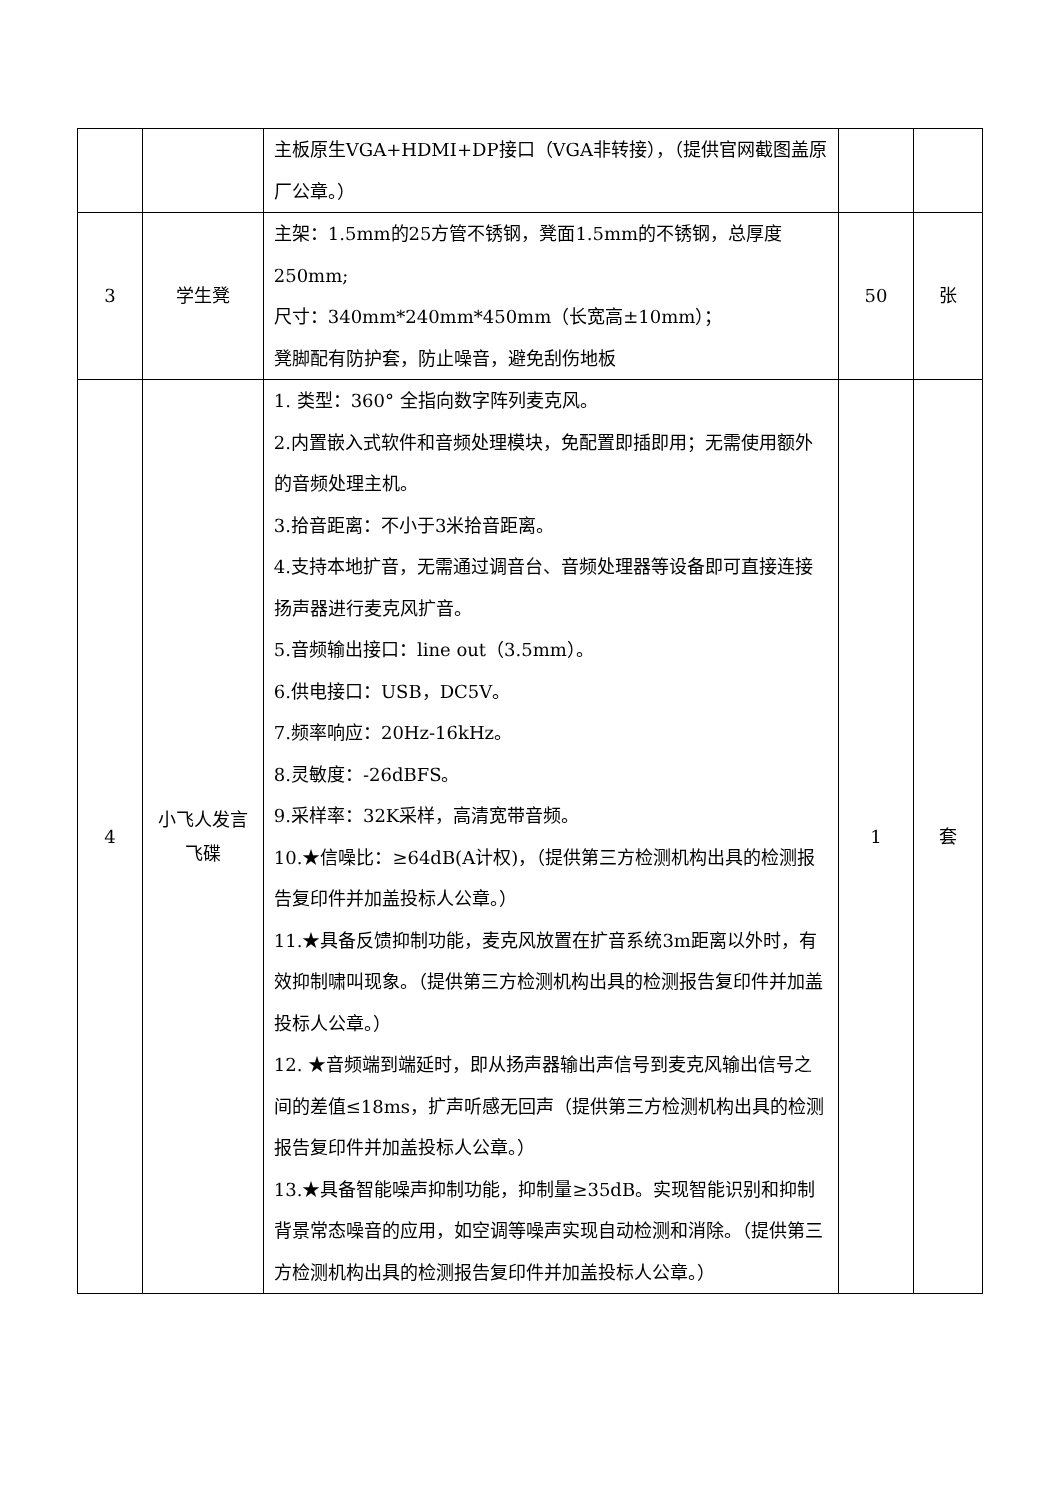| | | 主板原生VGA+HDMI+DP接口（VGA非转接），（提供官网截图盖原厂公章。） | | |
| 3 | 学生凳 | 主架：1.5mm的25方管不锈钢，凳面1.5mm的不锈钢，总厚度250mm; 尺寸：340mm*240mm*450mm（长宽高±10mm）； 凳脚配有防护套，防止噪音，避免刮伤地板 | 50 | 张 |
| 4 | 小飞人发言飞碟 | 1. 类型：360° 全指向数字阵列麦克风。 2.内置嵌入式软件和音频处理模块，免配置即插即用；无需使用额外的音频处理主机。 3.拾音距离：不小于3米拾音距离。 4.支持本地扩音，无需通过调音台、音频处理器等设备即可直接连接扬声器进行麦克风扩音。 5.音频输出接口：line out（3.5mm）。 6.供电接口：USB，DC5V。 7.频率响应：20Hz-16kHz。 8.灵敏度：-26dBFS。 9.采样率：32K采样，高清宽带音频。 10.★信噪比：≥64dB(A计权)，（提供第三方检测机构出具的检测报告复印件并加盖投标人公章。） 11.★具备反馈抑制功能，麦克风放置在扩音系统3m距离以外时，有效抑制啸叫现象。（提供第三方检测机构出具的检测报告复印件并加盖投标人公章。） 12. ★音频端到端延时，即从扬声器输出声信号到麦克风输出信号之间的差值≤18ms，扩声听感无回声（提供第三方检测机构出具的检测报告复印件并加盖投标人公章。） 13.★具备智能噪声抑制功能，抑制量≥35dB。实现智能识别和抑制背景常态噪音的应用，如空调等噪声实现自动检测和消除。（提供第三方检测机构出具的检测报告复印件并加盖投标人公章。） | 1 | 套 |